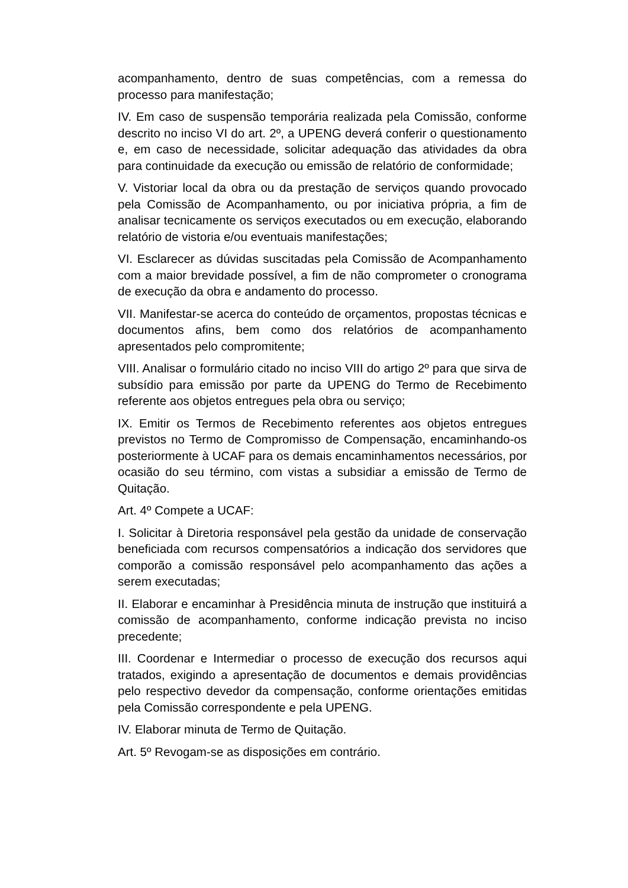acompanhamento, dentro de suas competências, com a remessa do processo para manifestação;
IV. Em caso de suspensão temporária realizada pela Comissão, conforme descrito no inciso VI do art. 2º, a UPENG deverá conferir o questionamento e, em caso de necessidade, solicitar adequação das atividades da obra para continuidade da execução ou emissão de relatório de conformidade;
V. Vistoriar local da obra ou da prestação de serviços quando provocado pela Comissão de Acompanhamento, ou por iniciativa própria, a fim de analisar tecnicamente os serviços executados ou em execução, elaborando relatório de vistoria e/ou eventuais manifestações;
VI. Esclarecer as dúvidas suscitadas pela Comissão de Acompanhamento com a maior brevidade possível, a fim de não comprometer o cronograma de execução da obra e andamento do processo.
VII. Manifestar-se acerca do conteúdo de orçamentos, propostas técnicas e documentos afins, bem como dos relatórios de acompanhamento apresentados pelo compromitente;
VIII. Analisar o formulário citado no inciso VIII do artigo 2º para que sirva de subsídio para emissão por parte da UPENG do Termo de Recebimento referente aos objetos entregues pela obra ou serviço;
IX. Emitir os Termos de Recebimento referentes aos objetos entregues previstos no Termo de Compromisso de Compensação, encaminhando-os posteriormente à UCAF para os demais encaminhamentos necessários, por ocasião do seu término, com vistas a subsidiar a emissão de Termo de Quitação.
Art. 4º Compete a UCAF:
I. Solicitar à Diretoria responsável pela gestão da unidade de conservação beneficiada com recursos compensatórios a indicação dos servidores que comporão a comissão responsável pelo acompanhamento das ações a serem executadas;
II. Elaborar e encaminhar à Presidência minuta de instrução que instituirá a comissão de acompanhamento, conforme indicação prevista no inciso precedente;
III. Coordenar e Intermediar o processo de execução dos recursos aqui tratados, exigindo a apresentação de documentos e demais providências pelo respectivo devedor da compensação, conforme orientações emitidas pela Comissão correspondente e pela UPENG.
IV. Elaborar minuta de Termo de Quitação.
Art. 5º Revogam-se as disposições em contrário.